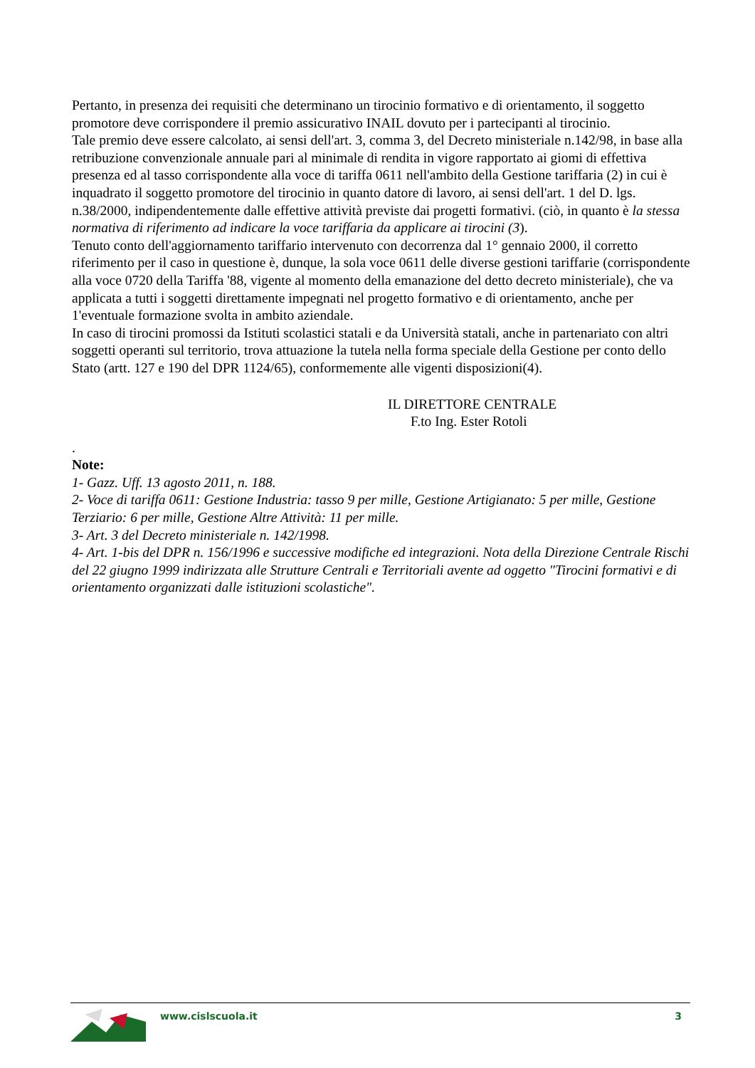Pertanto, in presenza dei requisiti che determinano un tirocinio formativo e di orientamento, il soggetto promotore deve corrispondere il premio assicurativo INAIL dovuto per i partecipanti al tirocinio.
Tale premio deve essere calcolato, ai sensi dell'art. 3, comma 3, del Decreto ministeriale n.142/98, in base alla retribuzione convenzionale annuale pari al minimale di rendita in vigore rapportato ai giomi di effettiva presenza ed al tasso corrispondente alla voce di tariffa 0611 nell'ambito della Gestione tariffaria (2) in cui è inquadrato il soggetto promotore del tirocinio in quanto datore di lavoro, ai sensi dell'art. 1 del D. lgs. n.38/2000, indipendentemente dalle effettive attività previste dai progetti formativi. (ciò, in quanto è la stessa normativa di riferimento ad indicare la voce tariffaria da applicare ai tirocini (3).
Tenuto conto dell'aggiornamento tariffario intervenuto con decorrenza dal 1° gennaio 2000, il corretto riferimento per il caso in questione è, dunque, la sola voce 0611 delle diverse gestioni tariffarie (corrispondente alla voce 0720 della Tariffa '88, vigente al momento della emanazione del detto decreto ministeriale), che va applicata a tutti i soggetti direttamente impegnati nel progetto formativo e di orientamento, anche per 1'eventuale formazione svolta in ambito aziendale.
In caso di tirocini promossi da Istituti scolastici statali e da Università statali, anche in partenariato con altri soggetti operanti sul territorio, trova attuazione la tutela nella forma speciale della Gestione per conto dello Stato (artt. 127 e 190 del DPR 1124/65), conformemente alle vigenti disposizioni(4).
IL DIRETTORE CENTRALE
F.to Ing. Ester Rotoli
.
Note:
1- Gazz. Uff. 13 agosto 2011, n. 188.
2- Voce di tariffa 0611: Gestione Industria: tasso 9 per mille, Gestione Artigianato: 5 per mille, Gestione Terziario: 6 per mille, Gestione Altre Attività: 11 per mille.
3- Art. 3 del Decreto ministeriale n. 142/1998.
4- Art. 1-bis del DPR n. 156/1996 e successive modifiche ed integrazioni. Nota della Direzione Centrale Rischi del 22 giugno 1999 indirizzata alle Strutture Centrali e Territoriali avente ad oggetto "Tirocini formativi e di orientamento organizzati dalle istituzioni scolastiche".
www.cislscuola.it 3